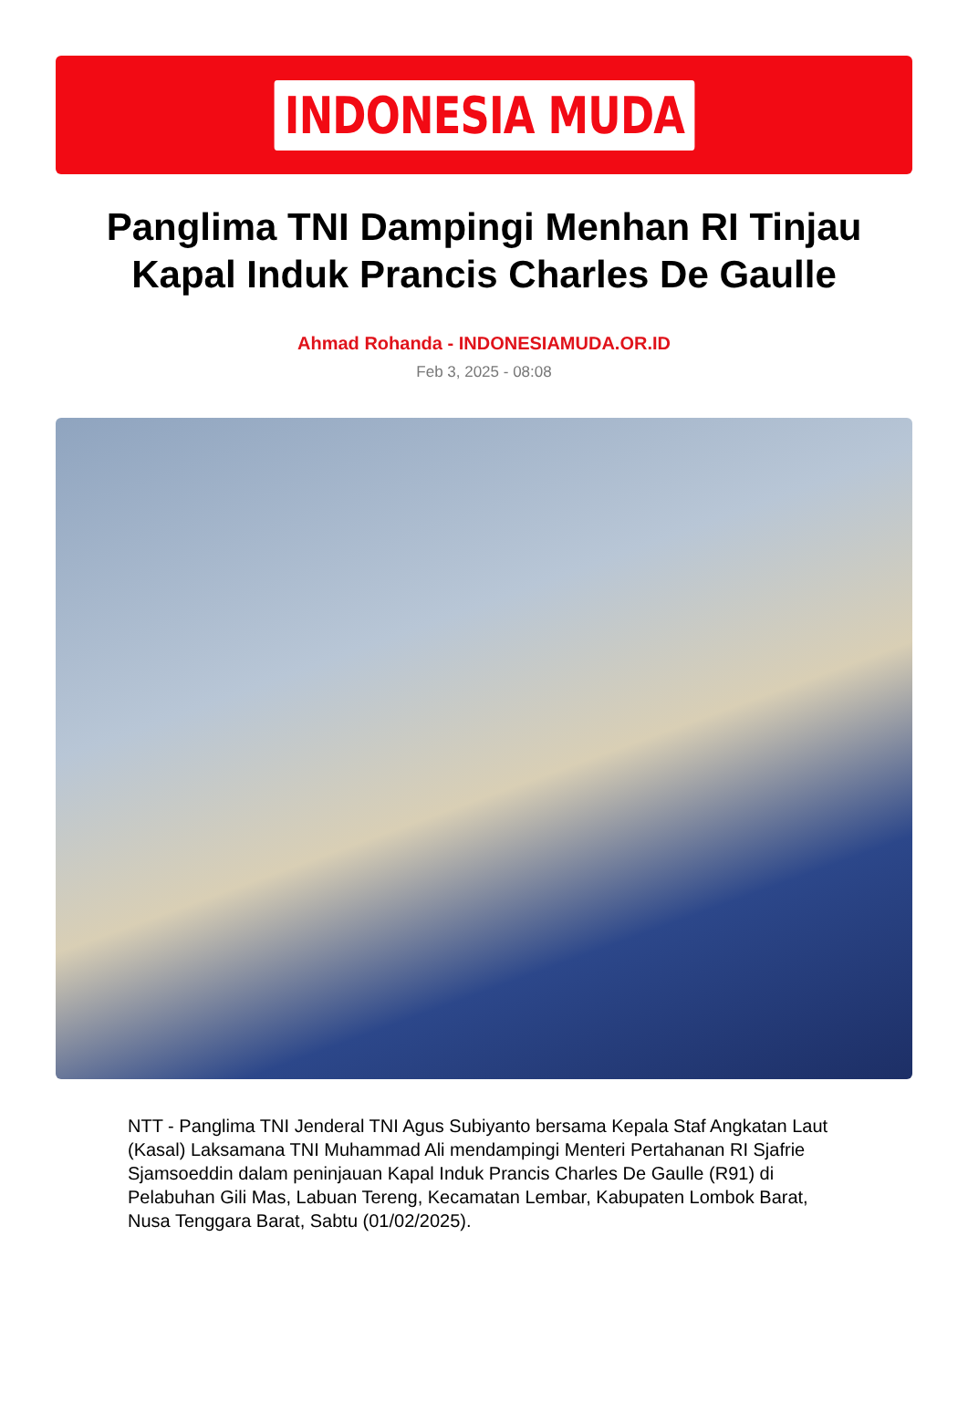INDONESIA MUDA
Panglima TNI Dampingi Menhan RI Tinjau Kapal Induk Prancis Charles De Gaulle
Ahmad Rohanda - INDONESIAMUDA.OR.ID
Feb 3, 2025 - 08:08
NTT - Panglima TNI Jenderal TNI Agus Subiyanto bersama Kepala Staf Angkatan Laut (Kasal) Laksamana TNI Muhammad Ali mendampingi Menteri Pertahanan RI Sjafrie Sjamsoeddin dalam peninjauan Kapal Induk Prancis Charles De Gaulle (R91) di Pelabuhan Gili Mas, Labuan Tereng, Kecamatan Lembar, Kabupaten Lombok Barat, Nusa Tenggara Barat, Sabtu (01/02/2025).